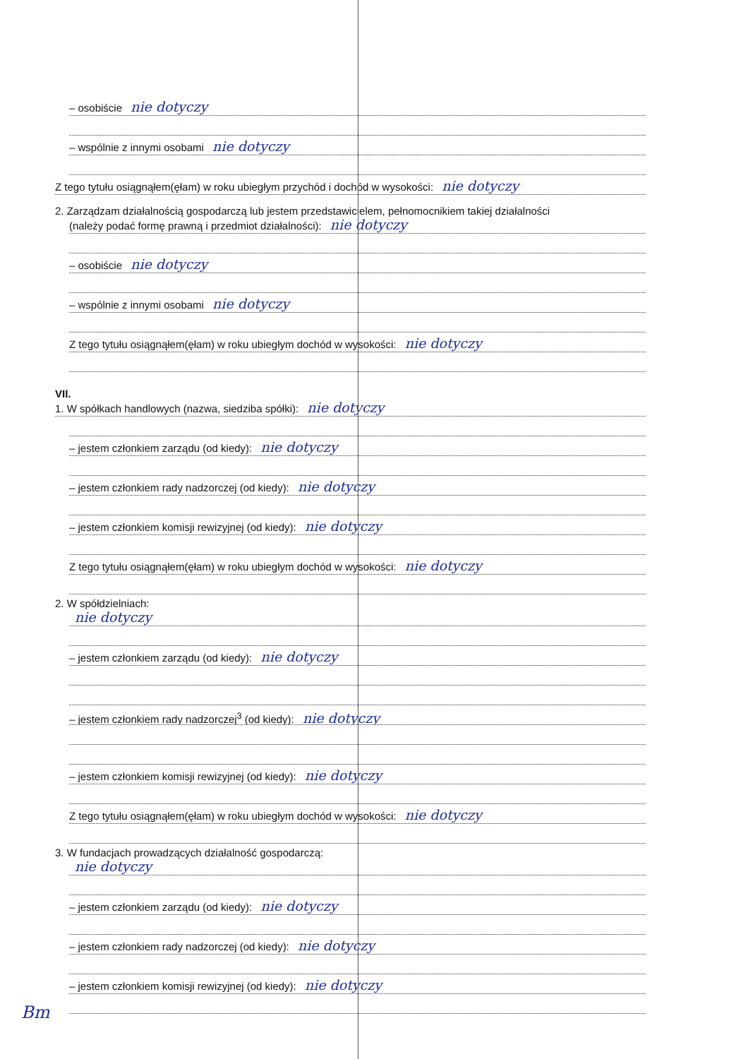– osobiście nie dotyczy
– wspólnie z innymi osobami nie dotyczy
Z tego tytułu osiągnąłem(ęłam) w roku ubiegłym przychód i dochód w wysokości: nie dotyczy
2. Zarządzam działalnością gospodarczą lub jestem przedstawicielem, pełnomocnikiem takiej działalności
(należy podać formę prawną i przedmiot działalności): nie dotyczy
– osobiście nie dotyczy
– wspólnie z innymi osobami nie dotyczy
Z tego tytułu osiągnąłem(ęłam) w roku ubiegłym dochód w wysokości: nie dotyczy
VII.
1. W spółkach handlowych (nazwa, siedziba spółki): nie dotyczy
– jestem członkiem zarządu (od kiedy): nie dotyczy
– jestem członkiem rady nadzorczej (od kiedy): nie dotyczy
– jestem członkiem komisji rewizyjnej (od kiedy): nie dotyczy
Z tego tytułu osiągnąłem(ęłam) w roku ubiegłym dochód w wysokości: nie dotyczy
2. W spółdzielniach:
nie dotyczy
– jestem członkiem zarządu (od kiedy): nie dotyczy
– jestem członkiem rady nadzorczej<sup>3</sup> (od kiedy): nie dotyczy
– jestem członkiem komisji rewizyjnej (od kiedy): nie dotyczy
Z tego tytułu osiągnąłem(ęłam) w roku ubiegłym dochód w wysokości: nie dotyczy
3. W fundacjach prowadzących działalność gospodarczą:
nie dotyczy
– jestem członkiem zarządu (od kiedy): nie dotyczy
– jestem członkiem rady nadzorczej (od kiedy): nie dotyczy
– jestem członkiem komisji rewizyjnej (od kiedy): nie dotyczy
Bm